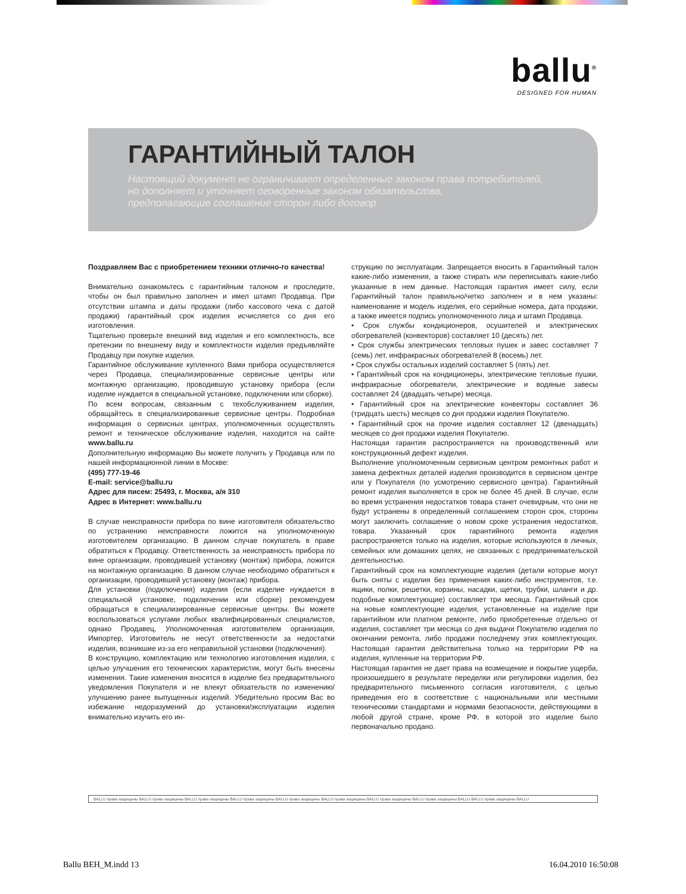ballu<sup>®</sup>
DESIGNED FOR HUMAN
ГАРАНТИЙНЫЙ ТАЛОН
Настоящий документ не ограничивает определенные законом права потребителей,
но дополняет и уточняет оговоренные законом обязательства,
предполагающие соглашение сторон либо договор
Поздравляем Вас с приобретением техники отлично-го качества!
Внимательно ознакомьтесь с гарантийным талоном и проследите, чтобы он был правильно заполнен и имел штамп Продавца. При отсутствии штампа и даты продажи (либо кассового чека с датой продажи) гарантийный срок изделия исчисляется со дня его изготовления.
Тщательно проверьте внешний вид изделия и его комплектность, все претензии по внешнему виду и комплектности изделия предъявляйте Продавцу при покупке изделия.
Гарантийное обслуживание купленного Вами прибора осуществляется через Продавца, специализированные сервисные центры или монтажную организацию, проводившую установку прибора (если изделие нуждается в специальной установке, подключении или сборке).
По всем вопросам, связанным с техобслуживанием изделия, обращайтесь в специализированные сервисные центры. Подробная информация о сервисных центрах, уполномоченных осуществлять ремонт и техническое обслуживание изделия, находится на сайте www.ballu.ru
Дополнительную информацию Вы можете получить у Продавца или по нашей информационной линии в Москве:
(495) 777-19-46
E-mail: service@ballu.ru
Адрес для писем: 25493, г. Москва, а/я 310
Адрес в Интернет: www.ballu.ru
В случае неисправности прибора по вине изготовителя обязательство по устранению неисправности ложится на уполномоченную изготовителем организацию. В данном случае покупатель в праве обратиться к Продавцу. Ответственность за неисправность прибора по вине организации, проводившей установку (монтаж) прибора, ложится на монтажную организацию. В данном случае необходимо обратиться к организации, проводившей установку (монтаж) прибора.
Для установки (подключения) изделия (если изделие нуждается в специальной установке, подключении или сборке) рекомендуем обращаться в специализированные сервисные центры. Вы можете воспользоваться услугами любых квалифицированных специалистов, однако Продавец, Уполномоченная изготовителем организация, Импортер, Изготовитель не несут ответственности за недостатки изделия, возникшие из-за его неправильной установки (подключения).
В конструкцию, комплектацию или технологию изготовления изделия, с целью улучшения его технических характеристик, могут быть внесены изменения. Такие изменения вносятся в изделие без предварительного уведомления Покупателя и не влекут обязательств по изменению/улучшению ранее выпущенных изделий. Убедительно просим Вас во избежание недоразумений до установки/эксплуатации изделия внимательно изучить его ин-
струкцию по эксплуатации. Запрещается вносить в Гарантийный талон какие-либо изменения, а также стирать или переписывать какие-либо указанные в нем данные. Настоящая гарантия имеет силу, если Гарантийный талон правильно/четко заполнен и в нем указаны: наименование и модель изделия, его серийные номера, дата продажи, а также имеется подпись уполномоченного лица и штамп Продавца.
• Срок службы кондиционеров, осушителей и электрических обогревателей (конвекторов) составляет 10 (десять) лет.
• Срок службы электрических тепловых пушек и завес составляет 7 (семь) лет, инфракрасных обогревателей 8 (восемь) лет.
• Срок службы остальных изделий составляет 5 (пять) лет.
• Гарантийный срок на кондиционеры, электрические тепловые пушки, инфракрасные обогреватели, электрические и водяные завесы составляет 24 (двадцать четыре) месяца.
• Гарантийный срок на электрические конвекторы составляет 36 (тридцать шесть) месяцев со дня продажи изделия Покупателю.
• Гарантийный срок на прочие изделия составляет 12 (двенадцать) месяцев со дня продажи изделия Покупателю.
Настоящая гарантия распространяется на производственный или конструкционный дефект изделия.
Выполнение уполномоченным сервисным центром ремонтных работ и замена дефектных деталей изделия производится в сервисном центре или у Покупателя (по усмотрению сервисного центра). Гарантийный ремонт изделия выполняется в срок не более 45 дней. В случае, если во время устранения недостатков товара станет очевидным, что они не будут устранены в определенный соглашением сторон срок, стороны могут заключить соглашение о новом сроке устранения недостатков, товара. Указанный срок гарантийного ремонта изделия распространяется только на изделия, которые используются в личных, семейных или домашних целях, не связанных с предпринимательской деятельностью.
Гарантийный срок на комплектующие изделия (детали которые могут быть сняты с изделия без применения каких-либо инструментов, т.е. ящики, полки, решетки, корзины, насадки, щетки, трубки, шланги и др. подобные комплектующие) составляет три месяца. Гарантийный срок на новые комплектующие изделия, установленные на изделие при гарантийном или платном ремонте, либо приобретенные отдельно от изделия, составляет три месяца со дня выдачи Покупателю изделия по окончании ремонта, либо продажи последнему этих комплектующих. Настоящая гарантия действительна только на территории РФ на изделия, купленные на территории РФ.
Настоящая гарантия не дает права на возмещение и покрытие ущерба, произошедшего в результате переделки или регулировки изделия, без предварительного письменного согласия изготовителя, с целью приведения его в соответствие с национальными или местными техническими стандартами и нормами безопасности, действующими в любой другой стране, кроме РФ, в которой это изделие было первоначально продано.
BALLU права защищены BALLU права защищены BALLU права защищены BALLU права защищены BALLU права защищены BALLU права защищены BALLU права защищены BALLU права защищены BALLU BALLU права защищены BALLU
Ballu BEH_M.indd 13 16.04.2010 16:50:08